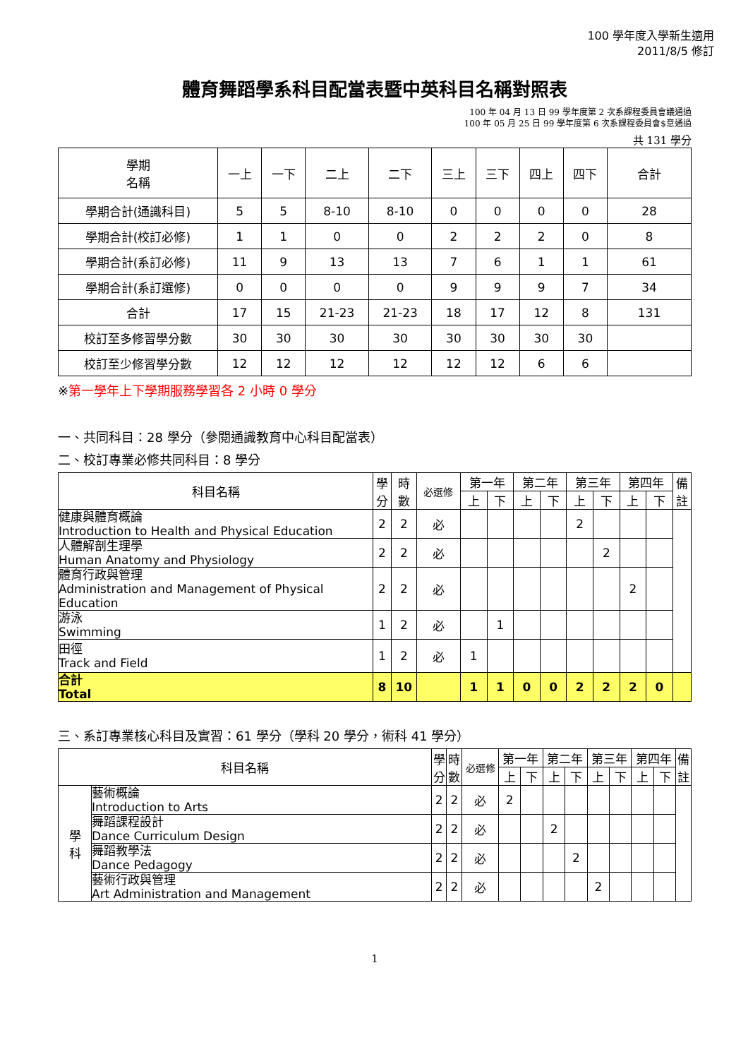100 學年度入學新生適用
2011/8/5 修訂
體育舞蹈學系科目配當表暨中英科目名稱對照表
100 年 04 月 13 日 99 學年度第 2 次系課程委員會議通過
100 年 05 月 25 日 99 學年度第 6 次系課程委員會$意通過
共 131 學分
| 學期 名稱 | 一上 | 一下 | 二上 | 二下 | 三上 | 三下 | 四上 | 四下 | 合計 |
| --- | --- | --- | --- | --- | --- | --- | --- | --- | --- |
| 學期合計(通識科目) | 5 | 5 | 8-10 | 8-10 | 0 | 0 | 0 | 0 | 28 |
| 學期合計(校訂必修) | 1 | 1 | 0 | 0 | 2 | 2 | 2 | 0 | 8 |
| 學期合計(系訂必修) | 11 | 9 | 13 | 13 | 7 | 6 | 1 | 1 | 61 |
| 學期合計(系訂選修) | 0 | 0 | 0 | 0 | 9 | 9 | 9 | 7 | 34 |
| 合計 | 17 | 15 | 21-23 | 21-23 | 18 | 17 | 12 | 8 | 131 |
| 校訂至多修習學分數 | 30 | 30 | 30 | 30 | 30 | 30 | 30 | 30 | |
| 校訂至少修習學分數 | 12 | 12 | 12 | 12 | 12 | 12 | 6 | 6 | |
※第一學年上下學期服務學習各 2 小時 0 學分
一、共同科目：28 學分（參閱通識教育中心科目配當表）
二、校訂專業必修共同科目：8 學分
| 科目名稱 | 學 分 | 時 數 | 必選修 | 第一年 | | 第二年 | | 第三年 | | 第四年 | | 備 註 |
| --- | --- | --- | --- | --- | --- | --- | --- | --- | --- | --- | --- | --- |
| | | | | 上 | 下 | 上 | 下 | 上 | 下 | 上 | 下 | |
| 健康與體育概論 Introduction to Health and Physical Education | 2 | 2 | 必 | | | | | 2 | | | | |
| 人體解剖生理學 Human Anatomy and Physiology | 2 | 2 | 必 | | | | | | 2 | | | |
| 體育行政與管理 Administration and Management of Physical Education | 2 | 2 | 必 | | | | | | | 2 | | |
| 游泳 Swimming | 1 | 2 | 必 | | 1 | | | | | | | |
| 田徑 Track and Field | 1 | 2 | 必 | 1 | | | | | | | | |
| 合計 Total | 8 | 10 | | 1 | 1 | 0 | 0 | 2 | 2 | 2 | 0 | |
三、系訂專業核心科目及實習：61 學分（學科 20 學分，術科 41 學分）
| 科目名稱 | | 學 分 | 時 數 | 必選修 | 第一年 | | 第二年 | | 第三年 | | 第四年 | | 備 註 |
| --- | --- | --- | --- | --- | --- | --- | --- | --- | --- | --- | --- | --- | --- |
| | | | | | 上 | 下 | 上 | 下 | 上 | 下 | 上 | 下 | |
| 學 科 | 藝術概論 Introduction to Arts | 2 | 2 | 必 | 2 | | | | | | | | |
| | 舞蹈課程設計 Dance Curriculum Design | 2 | 2 | 必 | | | 2 | | | | | | |
| | 舞蹈教學法 Dance Pedagogy | 2 | 2 | 必 | | | | 2 | | | | | |
| | 藝術行政與管理 Art Administration and Management | 2 | 2 | 必 | | | | | 2 | | | | |
1